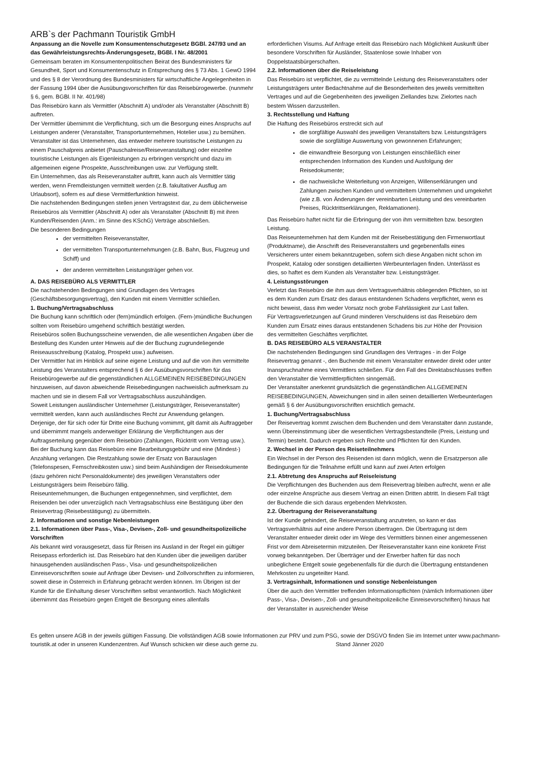ARB`s der Pachmann Touristik GmbH
Anpassung an die Novelle zum Konsumentenschutzgesetz BGBl. 247/93 und an das Gewährleistungsrechts-Änderungsgesetz, BGBl. I Nr. 48/2001
Gemeinsam beraten im Konsumentenpolitischen Beirat des Bundesministers für Gesundheit, Sport und Konsumentenschutz in Entsprechung des § 73 Abs. 1 GewO 1994 und des § 8 der Verordnung des Bundesministers für wirtschaftliche Angelegenheiten in der Fassung 1994 über die Ausübungsvorschriften für das Reisebürogewerbe. (nunmehr § 6, gem. BGBl. II Nr. 401/98)
Das Reisebüro kann als Vermittler (Abschnitt A) und/oder als Veranstalter (Abschnitt B) auftreten.
Der Vermittler übernimmt die Verpflichtung, sich um die Besorgung eines Anspruchs auf Leistungen anderer (Veranstalter, Transportunternehmen, Hotelier usw.) zu bemühen.
Veranstalter ist das Unternehmen, das entweder mehrere touristische Leistungen zu einem Pauschalpreis anbietet (Pauschalreise/Reiseveranstaltung) oder einzelne touristische Leistungen als Eigenleistungen zu erbringen verspricht und dazu im allgemeinen eigene Prospekte, Ausschreibungen usw. zur Verfügung stellt.
Ein Unternehmen, das als Reiseveranstalter auftritt, kann auch als Vermittler tätig werden, wenn Fremdleistungen vermittelt werden (z.B. fakultativer Ausflug am Urlaubsort), sofern es auf diese Vermittlerfunktion hinweist.
Die nachstehenden Bedingungen stellen jenen Vertragstext dar, zu dem üblicherweise Reisebüros als Vermittler (Abschnitt A) oder als Veranstalter (Abschnitt B) mit ihren Kunden/Reisenden (Anm.: im Sinne des KSchG) Verträge abschließen.
Die besonderen Bedingungen
der vermittelten Reiseveranstalter,
der vermittelten Transportunternehmungen (z.B. Bahn, Bus, Flugzeug und Schiff) und
der anderen vermittelten Leistungsträger gehen vor.
A. DAS REISEBÜRO ALS VERMITTLER
Die nachstehenden Bedingungen sind Grundlagen des Vertrages (Geschäftsbesorgungsvertrag), den Kunden mit einem Vermittler schließen.
1. Buchung/Vertragsabschluss
Die Buchung kann schriftlich oder (fern)mündlich erfolgen. (Fern-)mündliche Buchungen sollten vom Reisebüro umgehend schriftlich bestätigt werden.
Reisebüros sollen Buchungsscheine verwenden, die alle wesentlichen Angaben über die Bestellung des Kunden unter Hinweis auf die der Buchung zugrundeliegende Reiseausschreibung (Katalog, Prospekt usw.) aufweisen.
Der Vermittler hat im Hinblick auf seine eigene Leistung und auf die von ihm vermittelte Leistung des Veranstalters entsprechend § 6 der Ausübungsvorschriften für das Reisebürogewerbe auf die gegenständlichen ALLGEMEINEN REISEBEDINGUNGEN hinzuweisen, auf davon abweichende Reisebedingungen nachweislich aufmerksam zu machen und sie in diesem Fall vor Vertragsabschluss auszuhändigen.
Soweit Leistungen ausländischer Unternehmer (Leistungsträger, Reiseveranstalter) vermittelt werden, kann auch ausländisches Recht zur Anwendung gelangen.
Derjenige, der für sich oder für Dritte eine Buchung vornimmt, gilt damit als Auftraggeber und übernimmt mangels anderweitiger Erklärung die Verpflichtungen aus der Auftragserteilung gegenüber dem Reisebüro (Zahlungen, Rücktritt vom Vertrag usw.).
Bei der Buchung kann das Reisebüro eine Bearbeitungsgebühr und eine (Mindest-) Anzahlung verlangen. Die Restzahlung sowie der Ersatz von Barauslagen (Telefonspesen, Fernschreibkosten usw.) sind beim Aushändigen der Reisedokumente (dazu gehören nicht Personaldokumente) des jeweiligen Veranstalters oder Leistungsträgers beim Reisebüro fällig.
Reiseunternehmungen, die Buchungen entgegennehmen, sind verpflichtet, dem Reisenden bei oder unverzüglich nach Vertragsabschluss eine Bestätigung über den Reisevertrag (Reisebestätigung) zu übermitteln.
2. Informationen und sonstige Nebenleistungen
2.1. Informationen über Pass-, Visa-, Devisen-, Zoll- und gesundheitspolizeiliche Vorschriften
Als bekannt wird vorausgesetzt, dass für Reisen ins Ausland in der Regel ein gültiger Reisepass erforderlich ist. Das Reisebüro hat den Kunden über die jeweiligen darüber hinausgehenden ausländischen Pass-, Visa- und gesundheitspolizeilichen Einreisevorschriften sowie auf Anfrage über Devisen- und Zollvorschriften zu informieren, soweit diese in Österreich in Erfahrung gebracht werden können. Im Übrigen ist der Kunde für die Einhaltung dieser Vorschriften selbst verantwortlich. Nach Möglichkeit übernimmt das Reisebüro gegen Entgelt die Besorgung eines allenfalls
erforderlichen Visums. Auf Anfrage erteilt das Reisebüro nach Möglichkeit Auskunft über besondere Vorschriften für Ausländer, Staatenlose sowie Inhaber von Doppelstaatsbürgerschaften.
2.2. Informationen über die Reiseleistung
Das Reisebüro ist verpflichtet, die zu vermittelnde Leistung des Reiseveranstalters oder Leistungsträgers unter Bedachtnahme auf die Besonderheiten des jeweils vermittelten Vertrages und auf die Gegebenheiten des jeweiligen Ziellandes bzw. Zielortes nach bestem Wissen darzustellen.
3. Rechtsstellung und Haftung
Die Haftung des Reisebüros erstreckt sich auf
die sorgfältige Auswahl des jeweiligen Veranstalters bzw. Leistungsträgers sowie die sorgfältige Auswertung von gewonnenen Erfahrungen;
die einwandfreie Besorgung von Leistungen einschließlich einer entsprechenden Information des Kunden und Ausfolgung der Reisedokumente;
die nachweisliche Weiterleitung von Anzeigen, Willenserklärungen und Zahlungen zwischen Kunden und vermitteltem Unternehmen und umgekehrt (wie z.B. von Änderungen der vereinbarten Leistung und des vereinbarten Preises, Rücktrittserklärungen, Reklamationen).
Das Reisebüro haftet nicht für die Erbringung der von ihm vermittelten bzw. besorgten Leistung.
Das Reiseunternehmen hat dem Kunden mit der Reisebestätigung den Firmenwortlaut (Produktname), die Anschrift des Reiseveranstalters und gegebenenfalls eines Versicherers unter einem bekanntzugeben, sofern sich diese Angaben nicht schon im Prospekt, Katalog oder sonstigen detaillierten Werbeunterlagen finden. Unterlässt es dies, so haftet es dem Kunden als Veranstalter bzw. Leistungsträger.
4. Leistungsstörungen
Verletzt das Reisebüro die ihm aus dem Vertragsverhältnis obliegenden Pflichten, so ist es dem Kunden zum Ersatz des daraus entstandenen Schadens verpflichtet, wenn es nicht beweist, dass ihm weder Vorsatz noch grobe Fahrlässigkeit zur Last fallen.
Für Vertragsverletzungen auf Grund minderen Verschuldens ist das Reisebüro dem Kunden zum Ersatz eines daraus entstandenen Schadens bis zur Höhe der Provision des vermittelten Geschäftes verpflichtet.
B. DAS REISEBÜRO ALS VERANSTALTER
Die nachstehenden Bedingungen sind Grundlagen des Vertrages - in der Folge Reisevertrag genannt -, den Buchende mit einem Veranstalter entweder direkt oder unter Inanspruchnahme eines Vermittlers schließen. Für den Fall des Direktabschlusses treffen den Veranstalter die Vermittlerpflichten sinngemäß.
Der Veranstalter anerkennt grundsätzlich die gegenständlichen ALLGEMEINEN REISEBEDINGUNGEN, Abweichungen sind in allen seinen detaillierten Werbeunterlagen gemäß § 6 der Ausübungsvorschriften ersichtlich gemacht.
1. Buchung/Vertragsabschluss
Der Reisevertrag kommt zwischen dem Buchenden und dem Veranstalter dann zustande, wenn Übereinstimmung über die wesentlichen Vertragsbestandteile (Preis, Leistung und Termin) besteht. Dadurch ergeben sich Rechte und Pflichten für den Kunden.
2. Wechsel in der Person des Reiseteilnehmers
Ein Wechsel in der Person des Reisenden ist dann möglich, wenn die Ersatzperson alle Bedingungen für die Teilnahme erfüllt und kann auf zwei Arten erfolgen
2.1. Abtretung des Anspruchs auf Reiseleistung
Die Verpflichtungen des Buchenden aus dem Reisevertrag bleiben aufrecht, wenn er alle oder einzelne Ansprüche aus diesem Vertrag an einen Dritten abtritt. In diesem Fall trägt der Buchende die sich daraus ergebenden Mehrkosten.
2.2. Übertragung der Reiseveranstaltung
Ist der Kunde gehindert, die Reiseveranstaltung anzutreten, so kann er das Vertragsverhältnis auf eine andere Person übertragen. Die Übertragung ist dem Veranstalter entweder direkt oder im Wege des Vermittlers binnen einer angemessenen Frist vor dem Abreisetermin mitzuteilen. Der Reiseveranstalter kann eine konkrete Frist vorweg bekanntgeben. Der Überträger und der Erwerber haften für das noch unbeglichene Entgelt sowie gegebenenfalls für die durch die Übertragung entstandenen Mehrkosten zu ungeteilter Hand.
3. Vertragsinhalt, Informationen und sonstige Nebenleistungen
Über die auch den Vermittler treffenden Informationspflichten (nämlich Informationen über Pass-, Visa-, Devisen-, Zoll- und gesundheitspolizeiliche Einreisevorschriften) hinaus hat der Veranstalter in ausreichender Weise
Es gelten unsere AGB in der jeweils gültigen Fassung. Die vollständigen AGB sowie Informationen zur PRV und zum PSG, sowie der DSGVO finden Sie im Internet unter www.pachmann-touristik.at oder in unseren Kundenzentren. Auf Wunsch schicken wir diese auch gerne zu. Stand Jänner 2020